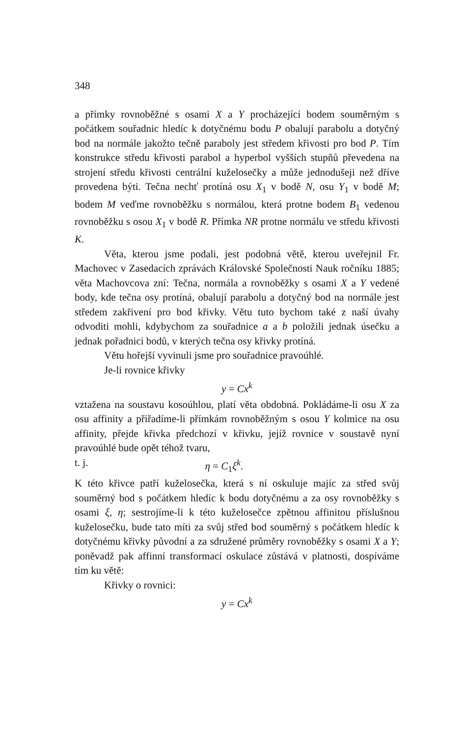348
a přímky rovnoběžné s osami X a Y procházející bodem souměrným s počátkem souřadnic hledíc k dotyčnému bodu P obalují parabolu a dotyčný bod na normále jakožto tečně paraboly jest středem křivosti pro bod P. Tím konstrukce středu křivosti parabol a hyperbol vyšších stupňů převedena na strojení středu křivosti centrální kuželosečky a může jednodušeji než dříve provedena býti. Tečna nechť protíná osu X<sub>1</sub> v bodě N, osu Y<sub>1</sub> v bodě M; bodem M veďme rovnoběžku s normálou, která protne bodem B<sub>1</sub> vedenou rovnoběžku s osou X<sub>1</sub> v bodě R. Přímka NR protne normálu ve středu křivosti K.
Věta, kterou jsme podali, jest podobná větě, kterou uveřejnil Fr. Machovec v Zasedacích zprávách Královské Společnosti Nauk ročníku 1885; věta Machovcova zní: Tečna, normála a rovnoběžky s osami X a Y vedené body, kde tečna osy protíná, obalují parabolu a dotyčný bod na normále jest středem zakřivení pro bod křivky. Větu tuto bychom také z naší úvahy odvoditi mohli, kdybychom za souřadnice a a b položili jednak úsečku a jednak pořadnici bodů, v kterých tečna osy křivky protíná.
Větu hořejší vyvinuli jsme pro souřadnice pravoúhlé.
Je-li rovnice křivky
y = Cx<sup>k</sup>
vztažena na soustavu kosoúhlou, platí věta obdobná. Pokládáme-li osu X za osu affinity a přiřadíme-li přímkám rovnoběžným s osou Y kolmice na osu affinity, přejde křivka předchozí v křivku, jejíž rovnice v soustavě nyní pravoúhlé bude opět téhož tvaru,
t. j. η = C<sub>1</sub>ξ<sup>k</sup>.
K této křivce patří kuželosečka, která s ní oskuluje majíc za střed svůj souměrný bod s počátkem hledíc k bodu dotyčnému a za osy rovnoběžky s osami ξ, η; sestrojíme-li k této kuželosečce zpětnou affinitou příslušnou kuželosečku, bude tato míti za svůj střed bod souměrný s počátkem hledíc k dotyčnému křivky původní a za sdružené průměry rovnoběžky s osami X a Y; poněvadž pak affinní transformací oskulace zůstává v platnosti, dospíváme tím ku větě:
Křivky o rovnici:
y = Cx<sup>k</sup>